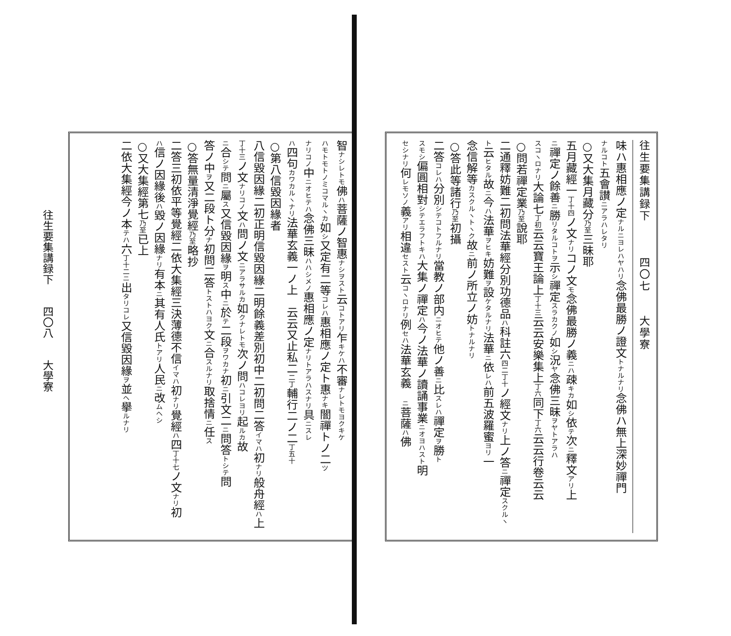往生要集講録下　　　四〇七　　大學寮
味ハ惠相應ノ定ナルニヨレハヤハリ念佛最勝ノ證文トナルナリ念佛ハ無上深妙禪門
ナルコト五會讃ニアラハレタリ
○又大集月藏分乃至三昧耶
五月藏經一丁十四ノ文ナリコノ文モ念佛最勝ノ義ニハ疎キカ如シ依テ次ニ釋文アリ上
ニ禪定ノ餘善ニ勝リタルコトヲ示シ禪定スラカクノ如シ況ヤ念佛三昧ヲヤトアラハ
スコヽロナリ大論七丁初云云寶王論上丁十三云云安樂集上丁六同下丁六云云行卷云云
○問若禪定業乃至說耶
二通釋妨難二初問法華經分別功德品ハ科註六四二丁十ノ經文ナリ上ノ答ニ禪定スクルヽ
ト云ヒタル故ニ今ハ法華ヲヒキ妨難ヲ設ケタルナリ法華ニ依レハ前五波羅蜜ヨリ一
念信解等カスクルヽトヽク故ニ前ノ所立ノ妨トナルナリ
○答此等諸行乃至初攝
二答コレハ分別シテコトフルナリ當教ノ部内ニオヒテ他ノ善ニ比スレハ禪定ヲ勝ト
スモシ偏圓相對シテエラフトキハ大集ノ禪定ハ今ノ法華ノ讀誦事業ニオヨハスト明
セシナリ何レモソノ義アリ相違セスト云コヽロナリ例セハ法華玄義　ニ菩薩ハ佛
智ナシレトモ佛ハ菩薩ノ智惠ナシヲスト云コトアリ乍キケハ不審ナレトモヨクキケ
ハモトモトノミコマルヽカ如シ又定有二等コレハ惠相應ノ定ト惠ナキ闇禪トノ二ツ
ナリコノ中ニオヒテハ念佛三昧ハハシメノ惠相應ノ定ナリトアラハスナリ具ニスレ
ハ四句カワカルヽナリ法華玄義一ノ上　云云又止私二二丁輔行二ノ二丁五十
○第八信毀因緣者
八信毀因緣二初正明信毀因緣二明餘義差別初中二初問二答イマハ初ナリ般舟經ハ上
丁十三ノ文ナリコノ文ハ問ノ文ニアラサルカ如クナレトモ次ノ問ハコレヨリ起ルカ故
ニ合シテ問ニ屬ス又信毀因緣ヲ明ス中ニ於テ二段ヲワカナ初ニ引文二ニ問答トシテ問
答ノ中ヲ又二段ト分ナ初問二答トストハヨク文ニ合スルナリ取捨情ニ任ス
○答無量清淨覺經乃至略抄
二答三初依平等覺經二依大集經三決薄德不信イマハ初ナリ覺經ハ四丁十七ノ文ナリ初
ハ信ノ因緣後ハ毀ノ因緣ナリ有本ニ其有人氏トアリ人民ニ改ムヘシ
○又大集經第七乃至已上
二依大集經今ノ本テハ六丁十二 ニ出タリコレ又信毀因緣ヲ並ヘ擧ルナリ
往生要集講録下　　四〇八　　大學寮